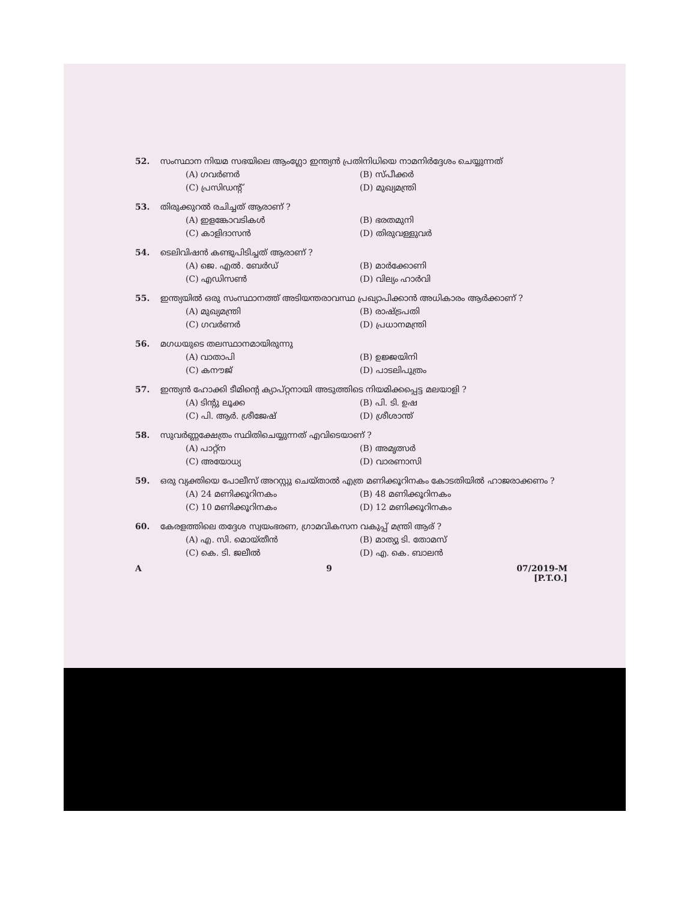52. സംസ്ഥാന നിയമ സഭയിലെ ആംഗ്ലോ ഇന്ത്യൻ പ്രതിനിധിയെ നാമനിർദ്ദേശം ചെയ്യുന്നത്
(A) ഗവർണർ (B) സ്പീക്കർ (C) പ്രസിഡന്റ് (D) മുഖ്യമന്ത്രി
53. തിരുക്കുറൽ രചിച്ചത് ആരാണ് ?
(A) ഇളങ്കോവടികൾ (B) ഭരതമുനി (C) കാളിദാസൻ (D) തിരുവള്ളുവർ
54. ടെലിവിഷൻ കണ്ടുപിടിച്ചത് ആരാണ് ?
(A) ജെ. എൽ. ബേർഡ് (B) മാർക്കോണി (C) എഡിസൺ (D) വില്യം ഹാർവി
55. ഇന്ത്യയിൽ ഒരു സംസ്ഥാനത്ത് അടിയന്തരാവസ്ഥ പ്രഖ്യാപിക്കാൻ അധികാരം ആർക്കാണ് ?
(A) മുഖ്യമന്ത്രി (B) രാഷ്ട്രപതി (C) ഗവർണർ (D) പ്രധാനമന്ത്രി
56. മഗധയുടെ തലസ്ഥാനമായിരുന്നു
(A) വാതാപി (B) ഉജ്ജയിനി (C) കനൗജ് (D) പാടലിപുത്രം
57. ഇന്ത്യൻ ഹോക്കി ടീമിന്റെ ക്യാപ്റ്റനായി അടുത്തിടെ നിയമിക്കപ്പെട്ട മലയാളി ?
(A) ടിന്റു ലൂക്ക (B) പി. ടി. ഉഷ (C) പി. ആർ. ശ്രീജേഷ് (D) ശ്രീശാന്ത്
58. സുവർണ്ണക്ഷേത്രം സ്ഥിതിചെയ്യുന്നത് എവിടെയാണ് ?
(A) പാറ്റ്ന (B) അമൃത്സർ (C) അയോധ്യ (D) വാരണാസി
59. ഒരു വ്യക്തിയെ പോലീസ് അറസ്റ്റു ചെയ്താൽ എത്ര മണിക്കൂറിനകം കോടതിയിൽ ഹാജരാക്കണം ?
(A) 24 മണിക്കൂറിനകം (B) 48 മണിക്കൂറിനകം (C) 10 മണിക്കൂറിനകം (D) 12 മണിക്കൂറിനകം
60. കേരളത്തിലെ തദ്ദേശ സ്വയംഭരണ, ഗ്രാമവികസന വകുപ്പ് മന്ത്രി ആര് ?
(A) എ. സി. മൊയ്തീൻ (B) മാത്യു ടി. തോമസ് (C) കെ. ടി. ജലീൽ (D) എ. കെ. ബാലൻ
A 9 07/2019-M
[P.T.O.]